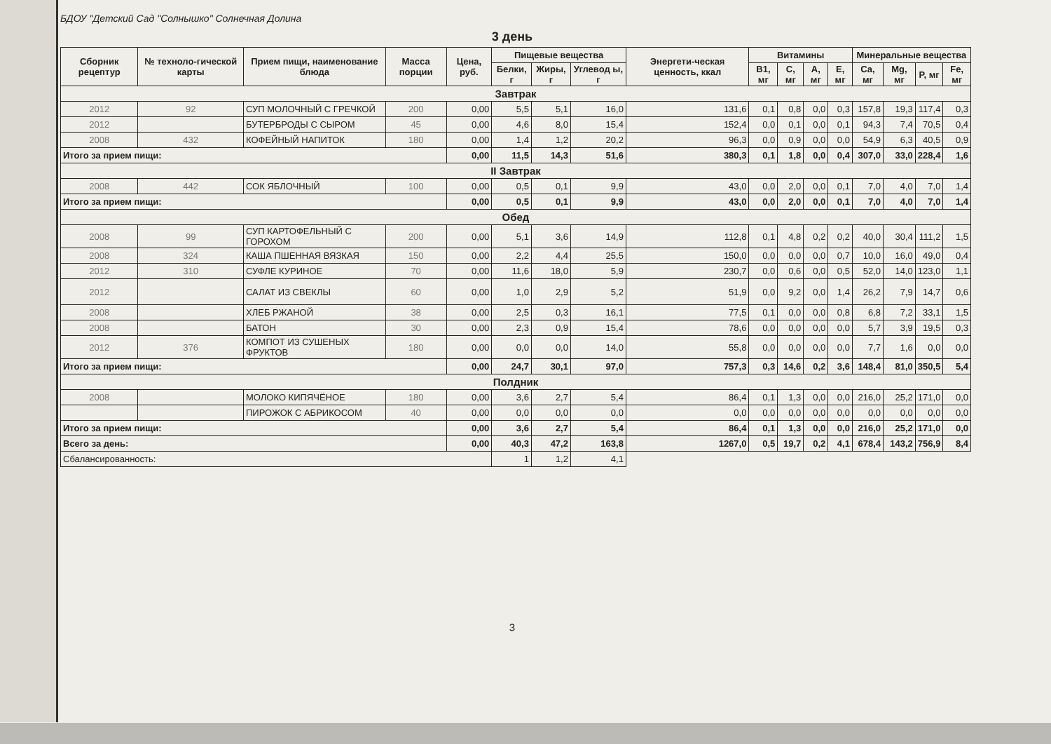БДОУ "Детский Сад "Солнышко" Солнечная Долина
3 день
| Сборник рецептур | № техноло-гической карты | Прием пищи, наименование блюда | Масса порции | Цена, руб. | Пищевые вещества | | | Энергети-ческая ценность, ккал | Витамины | | | | Минеральные вещества | | | |
| --- | --- | --- | --- | --- | --- | --- | --- | --- | --- | --- | --- | --- | --- | --- | --- | --- |
| | | | | | Белки, г | Жиры, г | Углевод ы, г | | B1, мг | C, мг | A, мг | E, мг | Ca, мг | Mg, мг | P, мг | Fe, мг |
| Завтрак | | | | | | | | | | | | | | | | |
| 2012 | 92 | СУП МОЛОЧНЫЙ С ГРЕЧКОЙ | 200 | 0,00 | 5,5 | 5,1 | 16,0 | 131,6 | 0,1 | 0,8 | 0,0 | 0,3 | 157,8 | 19,3 | 117,4 | 0,3 |
| 2012 | | БУТЕРБРОДЫ С СЫРОМ | 45 | 0,00 | 4,6 | 8,0 | 15,4 | 152,4 | 0,0 | 0,1 | 0,0 | 0,1 | 94,3 | 7,4 | 70,5 | 0,4 |
| 2008 | 432 | КОФЕЙНЫЙ НАПИТОК | 180 | 0,00 | 1,4 | 1,2 | 20,2 | 96,3 | 0,0 | 0,9 | 0,0 | 0,0 | 54,9 | 6,3 | 40,5 | 0,9 |
| Итого за прием пищи: | | | | 0,00 | 11,5 | 14,3 | 51,6 | 380,3 | 0,1 | 1,8 | 0,0 | 0,4 | 307,0 | 33,0 | 228,4 | 1,6 |
| II Завтрак | | | | | | | | | | | | | | | | |
| 2008 | 442 | СОК ЯБЛОЧНЫЙ | 100 | 0,00 | 0,5 | 0,1 | 9,9 | 43,0 | 0,0 | 2,0 | 0,0 | 0,1 | 7,0 | 4,0 | 7,0 | 1,4 |
| Итого за прием пищи: | | | | 0,00 | 0,5 | 0,1 | 9,9 | 43,0 | 0,0 | 2,0 | 0,0 | 0,1 | 7,0 | 4,0 | 7,0 | 1,4 |
| Обед | | | | | | | | | | | | | | | | |
| 2008 | 99 | СУП КАРТОФЕЛЬНЫЙ С ГОРОХОМ | 200 | 0,00 | 5,1 | 3,6 | 14,9 | 112,8 | 0,1 | 4,8 | 0,2 | 0,2 | 40,0 | 30,4 | 111,2 | 1,5 |
| 2008 | 324 | КАША ПШЕННАЯ ВЯЗКАЯ | 150 | 0,00 | 2,2 | 4,4 | 25,5 | 150,0 | 0,0 | 0,0 | 0,0 | 0,7 | 10,0 | 16,0 | 49,0 | 0,4 |
| 2012 | 310 | СУФЛЕ КУРИНОЕ | 70 | 0,00 | 11,6 | 18,0 | 5,9 | 230,7 | 0,0 | 0,6 | 0,0 | 0,5 | 52,0 | 14,0 | 123,0 | 1,1 |
| 2012 | | САЛАТ ИЗ СВЕКЛЫ | 60 | 0,00 | 1,0 | 2,9 | 5,2 | 51,9 | 0,0 | 9,2 | 0,0 | 1,4 | 26,2 | 7,9 | 14,7 | 0,6 |
| 2008 | | ХЛЕБ РЖАНОЙ | 38 | 0,00 | 2,5 | 0,3 | 16,1 | 77,5 | 0,1 | 0,0 | 0,0 | 0,8 | 6,8 | 7,2 | 33,1 | 1,5 |
| 2008 | | БАТОН | 30 | 0,00 | 2,3 | 0,9 | 15,4 | 78,6 | 0,0 | 0,0 | 0,0 | 0,0 | 5,7 | 3,9 | 19,5 | 0,3 |
| 2012 | 376 | КОМПОТ ИЗ СУШЕНЫХ ФРУКТОВ | 180 | 0,00 | 0,0 | 0,0 | 14,0 | 55,8 | 0,0 | 0,0 | 0,0 | 0,0 | 7,7 | 1,6 | 0,0 | 0,0 |
| Итого за прием пищи: | | | | 0,00 | 24,7 | 30,1 | 97,0 | 757,3 | 0,3 | 14,6 | 0,2 | 3,6 | 148,4 | 81,0 | 350,5 | 5,4 |
| Полдник | | | | | | | | | | | | | | | | |
| 2008 | | МОЛОКО КИПЯЧЁНОЕ | 180 | 0,00 | 3,6 | 2,7 | 5,4 | 86,4 | 0,1 | 1,3 | 0,0 | 0,0 | 216,0 | 25,2 | 171,0 | 0,0 |
| | | ПИРОЖОК С АБРИКОСОМ | 40 | 0,00 | 0,0 | 0,0 | 0,0 | 0,0 | 0,0 | 0,0 | 0,0 | 0,0 | 0,0 | 0,0 | 0,0 | 0,0 |
| Итого за прием пищи: | | | | 0,00 | 3,6 | 2,7 | 5,4 | 86,4 | 0,1 | 1,3 | 0,0 | 0,0 | 216,0 | 25,2 | 171,0 | 0,0 |
| Всего за день: | | | | 0,00 | 40,3 | 47,2 | 163,8 | 1267,0 | 0,5 | 19,7 | 0,2 | 4,1 | 678,4 | 143,2 | 756,9 | 8,4 |
| Сбалансированность: | | | | | 1 | 1,2 | 4,1 | | | | | | | | | |
3